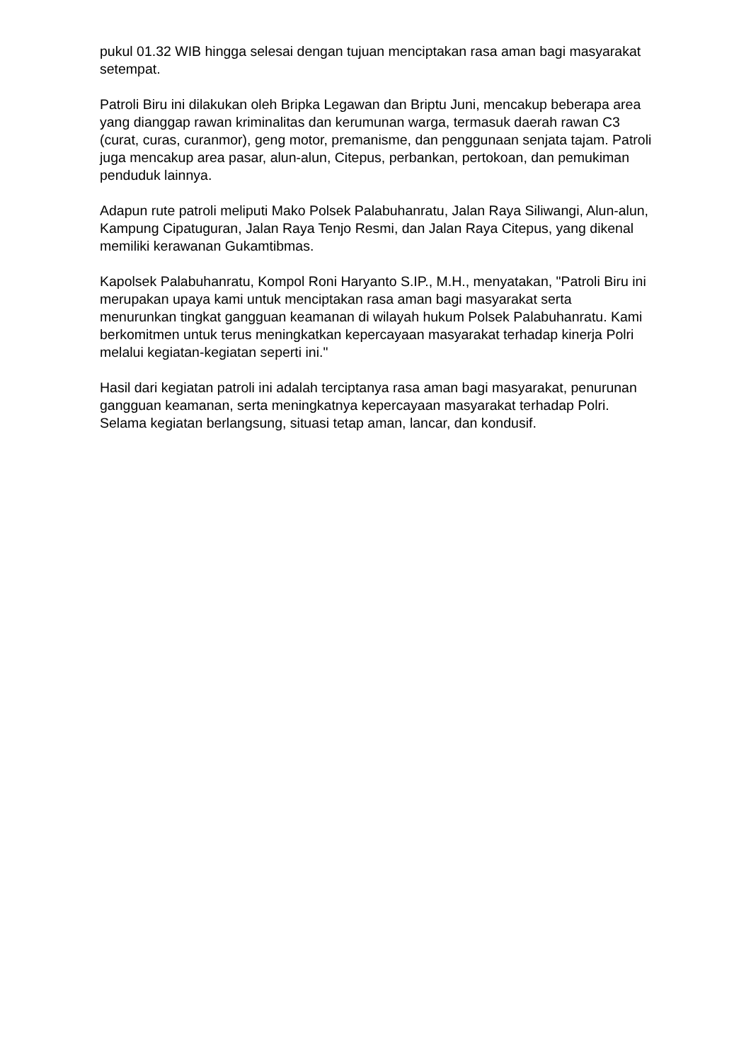pukul 01.32 WIB hingga selesai dengan tujuan menciptakan rasa aman bagi masyarakat setempat.
Patroli Biru ini dilakukan oleh Bripka Legawan dan Briptu Juni, mencakup beberapa area yang dianggap rawan kriminalitas dan kerumunan warga, termasuk daerah rawan C3 (curat, curas, curanmor), geng motor, premanisme, dan penggunaan senjata tajam. Patroli juga mencakup area pasar, alun-alun, Citepus, perbankan, pertokoan, dan pemukiman penduduk lainnya.
Adapun rute patroli meliputi Mako Polsek Palabuhanratu, Jalan Raya Siliwangi, Alun-alun, Kampung Cipatuguran, Jalan Raya Tenjo Resmi, dan Jalan Raya Citepus, yang dikenal memiliki kerawanan Gukamtibmas.
Kapolsek Palabuhanratu, Kompol Roni Haryanto S.IP., M.H., menyatakan, "Patroli Biru ini merupakan upaya kami untuk menciptakan rasa aman bagi masyarakat serta menurunkan tingkat gangguan keamanan di wilayah hukum Polsek Palabuhanratu. Kami berkomitmen untuk terus meningkatkan kepercayaan masyarakat terhadap kinerja Polri melalui kegiatan-kegiatan seperti ini."
Hasil dari kegiatan patroli ini adalah terciptanya rasa aman bagi masyarakat, penurunan gangguan keamanan, serta meningkatnya kepercayaan masyarakat terhadap Polri. Selama kegiatan berlangsung, situasi tetap aman, lancar, dan kondusif.